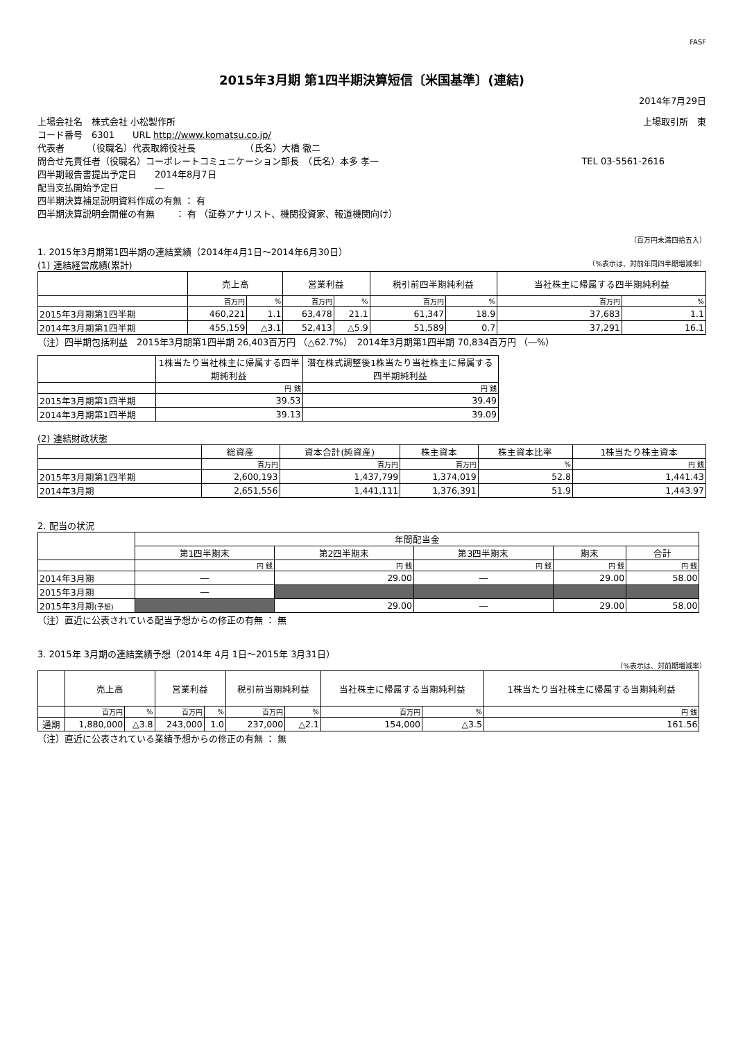FASF
2015年3月期 第1四半期決算短信〔米国基準〕(連結)
2014年7月29日
上場会社名　株式会社 小松製作所 上場取引所　東
コード番号　6301　　URL http://www.komatsu.co.jp/
代表者　　　（役職名）代表取締役社長　　　　　　（氏名）大橋 徹二
問合せ先責任者（役職名）コーポレートコミュニケーション部長　（氏名）本多 孝一 TEL 03-5561-2616
四半期報告書提出予定日　　2014年8月7日
配当支払開始予定日　　　　―
四半期決算補足説明資料作成の有無 ： 有
四半期決算説明会開催の有無　　 ： 有 （証券アナリスト、機関投資家、報道機関向け）
（百万円未満四捨五入）
1. 2015年3月期第1四半期の連結業績（2014年4月1日～2014年6月30日）
(1) 連結経営成績(累計) （%表示は、対前年同四半期増減率）
| | 売上高 | | 営業利益 | | 税引前四半期純利益 | | 当社株主に帰属する四半期純利益 | |
| --- | --- | --- | --- | --- | --- | --- | --- | --- |
| | 百万円 | % | 百万円 | % | 百万円 | % | 百万円 | % |
| 2015年3月期第1四半期 | 460,221 | 1.1 | 63,478 | 21.1 | 61,347 | 18.9 | 37,683 | 1.1 |
| 2014年3月期第1四半期 | 455,159 | △3.1 | 52,413 | △5.9 | 51,589 | 0.7 | 37,291 | 16.1 |
（注）四半期包括利益　2015年3月期第1四半期 26,403百万円 （△62.7%）　2014年3月期第1四半期 70,834百万円 （―%）
| | 1株当たり当社株主に帰属する四半期純利益 | 潜在株式調整後1株当たり当社株主に帰属する四半期純利益 |
| --- | --- | --- |
| | 円 銭 | 円 銭 |
| 2015年3月期第1四半期 | 39.53 | 39.49 |
| 2014年3月期第1四半期 | 39.13 | 39.09 |
(2) 連結財政状態
| | 総資産 | 資本合計(純資産) | 株主資本 | 株主資本比率 | 1株当たり株主資本 |
| --- | --- | --- | --- | --- | --- |
| | 百万円 | 百万円 | 百万円 | % | 円 銭 |
| 2015年3月期第1四半期 | 2,600,193 | 1,437,799 | 1,374,019 | 52.8 | 1,441.43 |
| 2014年3月期 | 2,651,556 | 1,441,111 | 1,376,391 | 51.9 | 1,443.97 |
2. 配当の状況
| | 年間配当金 | | | | |
| --- | --- | --- | --- | --- | --- |
| | 第1四半期末 | 第2四半期末 | 第3四半期末 | 期末 | 合計 |
| | 円 銭 | 円 銭 | 円 銭 | 円 銭 | 円 銭 |
| 2014年3月期 | ― | 29.00 | ― | 29.00 | 58.00 |
| 2015年3月期 | ― | | | | |
| 2015年3月期 (予想) | | 29.00 | ― | 29.00 | 58.00 |
（注）直近に公表されている配当予想からの修正の有無 ： 無
3. 2015年 3月期の連結業績予想（2014年 4月 1日～2015年 3月31日）
（%表示は、対前期増減率）
| | 売上高 | | 営業利益 | | 税引前当期純利益 | | 当社株主に帰属する当期純利益 | | 1株当たり当社株主に帰属する当期純利益 |
| --- | --- | --- | --- | --- | --- | --- | --- | --- | --- |
| | 百万円 | % | 百万円 | % | 百万円 | % | 百万円 | % | 円 銭 |
| 通期 | 1,880,000 | △3.8 | 243,000 | 1.0 | 237,000 | △2.1 | 154,000 | △3.5 | 161.56 |
（注）直近に公表されている業績予想からの修正の有無 ： 無